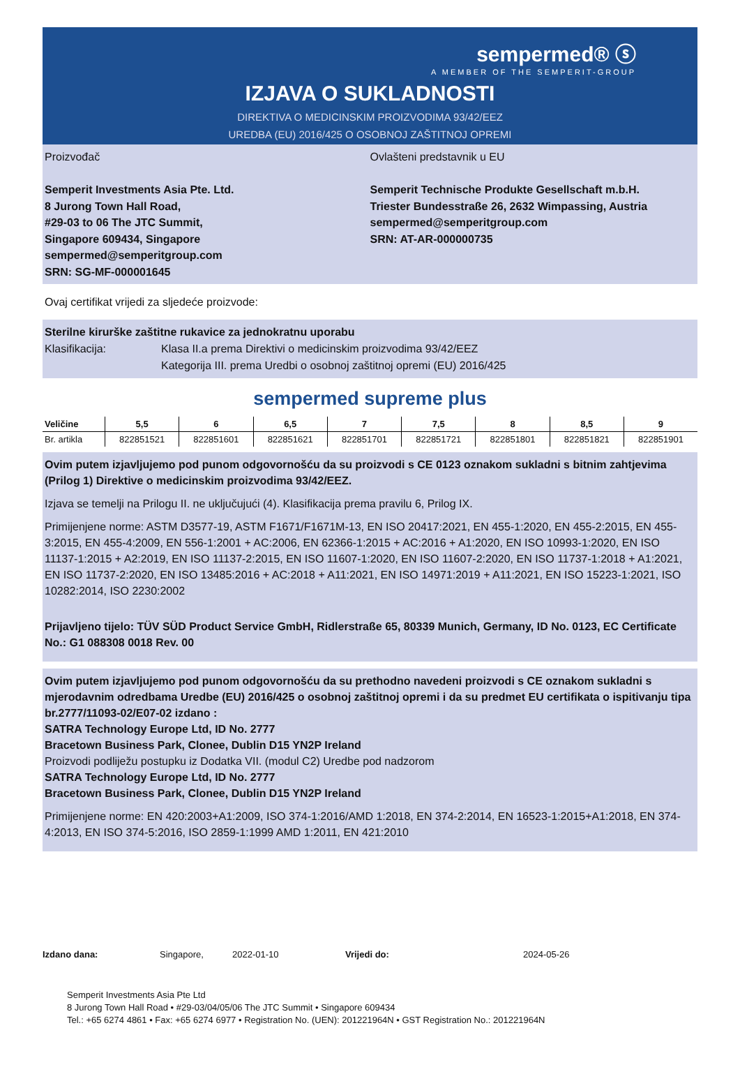sempermed® ⓢ
A MEMBER OF THE SEMPERIT-GROUP
IZJAVA O SUKLADNOSTI
DIREKTIVA O MEDICINSKIM PROIZVODIMA 93/42/EEZ
UREDBA (EU) 2016/425 O OSOBNOJ ZAŠTITNOJ OPREMI
Proizvođač
Semperit Investments Asia Pte. Ltd.
8 Jurong Town Hall Road,
#29-03 to 06 The JTC Summit,
Singapore 609434, Singapore
sempermed@semperitgroup.com
SRN: SG-MF-000001645
Ovlašteni predstavnik u EU
Semperit Technische Produkte Gesellschaft m.b.H.
Triester Bundesstraße 26, 2632 Wimpassing, Austria
sempermed@semperitgroup.com
SRN: AT-AR-000000735
Ovaj certifikat vrijedi za sljedeće proizvode:
Sterilne kirurške zaštitne rukavice za jednokratnu uporabu
Klasifikacija: Klasa II.a prema Direktivi o medicinskim proizvodima 93/42/EEZ
Kategorija III. prema Uredbi o osobnoj zaštitnoj opremi (EU) 2016/425
sempermed supreme plus
| Veličine | 5,5 | 6 | 6,5 | 7 | 7,5 | 8 | 8,5 | 9 |
| --- | --- | --- | --- | --- | --- | --- | --- | --- |
| Br. artikla | 822851521 | 822851601 | 822851621 | 822851701 | 822851721 | 822851801 | 822851821 | 822851901 |
Ovim putem izjavljujemo pod punom odgovornošću da su proizvodi s CE 0123 oznakom sukladni s bitnim zahtjevima (Prilog 1) Direktive o medicinskim proizvodima 93/42/EEZ.
Izjava se temelji na Prilogu II. ne uključujući (4). Klasifikacija prema pravilu 6, Prilog IX.
Primijenjene norme: ASTM D3577-19, ASTM F1671/F1671M-13, EN ISO 20417:2021, EN 455-1:2020, EN 455-2:2015, EN 455-3:2015, EN 455-4:2009, EN 556-1:2001 + AC:2006, EN 62366-1:2015 + AC:2016 + A1:2020, EN ISO 10993-1:2020, EN ISO 11137-1:2015 + A2:2019, EN ISO 11137-2:2015, EN ISO 11607-1:2020, EN ISO 11607-2:2020, EN ISO 11737-1:2018 + A1:2021, EN ISO 11737-2:2020, EN ISO 13485:2016 + AC:2018 + A11:2021, EN ISO 14971:2019 + A11:2021, EN ISO 15223-1:2021, ISO 10282:2014, ISO 2230:2002
Prijavljeno tijelo: TÜV SÜD Product Service GmbH, Ridlerstraße 65, 80339 Munich, Germany, ID No. 0123, EC Certificate No.: G1 088308 0018 Rev. 00
Ovim putem izjavljujemo pod punom odgovornošću da su prethodno navedeni proizvodi s CE oznakom sukladni s mjerodavnim odredbama Uredbe (EU) 2016/425 o osobnoj zaštitnoj opremi i da su predmet EU certifikata o ispitivanju tipa br.2777/11093-02/E07-02 izdano :
SATRA Technology Europe Ltd, ID No. 2777
Bracetown Business Park, Clonee, Dublin D15 YN2P Ireland
Proizvodi podliježu postupku iz Dodatka VII. (modul C2) Uredbe pod nadzorom
SATRA Technology Europe Ltd, ID No. 2777
Bracetown Business Park, Clonee, Dublin D15 YN2P Ireland
Primijenjene norme: EN 420:2003+A1:2009, ISO 374-1:2016/AMD 1:2018, EN 374-2:2014, EN 16523-1:2015+A1:2018, EN 374-4:2013, EN ISO 374-5:2016, ISO 2859-1:1999 AMD 1:2011, EN 421:2010
Izdano dana: Singapore, 2022-01-10 Vrijedi do: 2024-05-26
Semperit Investments Asia Pte Ltd
8 Jurong Town Hall Road • #29-03/04/05/06 The JTC Summit • Singapore 609434
Tel.: +65 6274 4861 • Fax: +65 6274 6977 • Registration No. (UEN): 201221964N • GST Registration No.: 201221964N